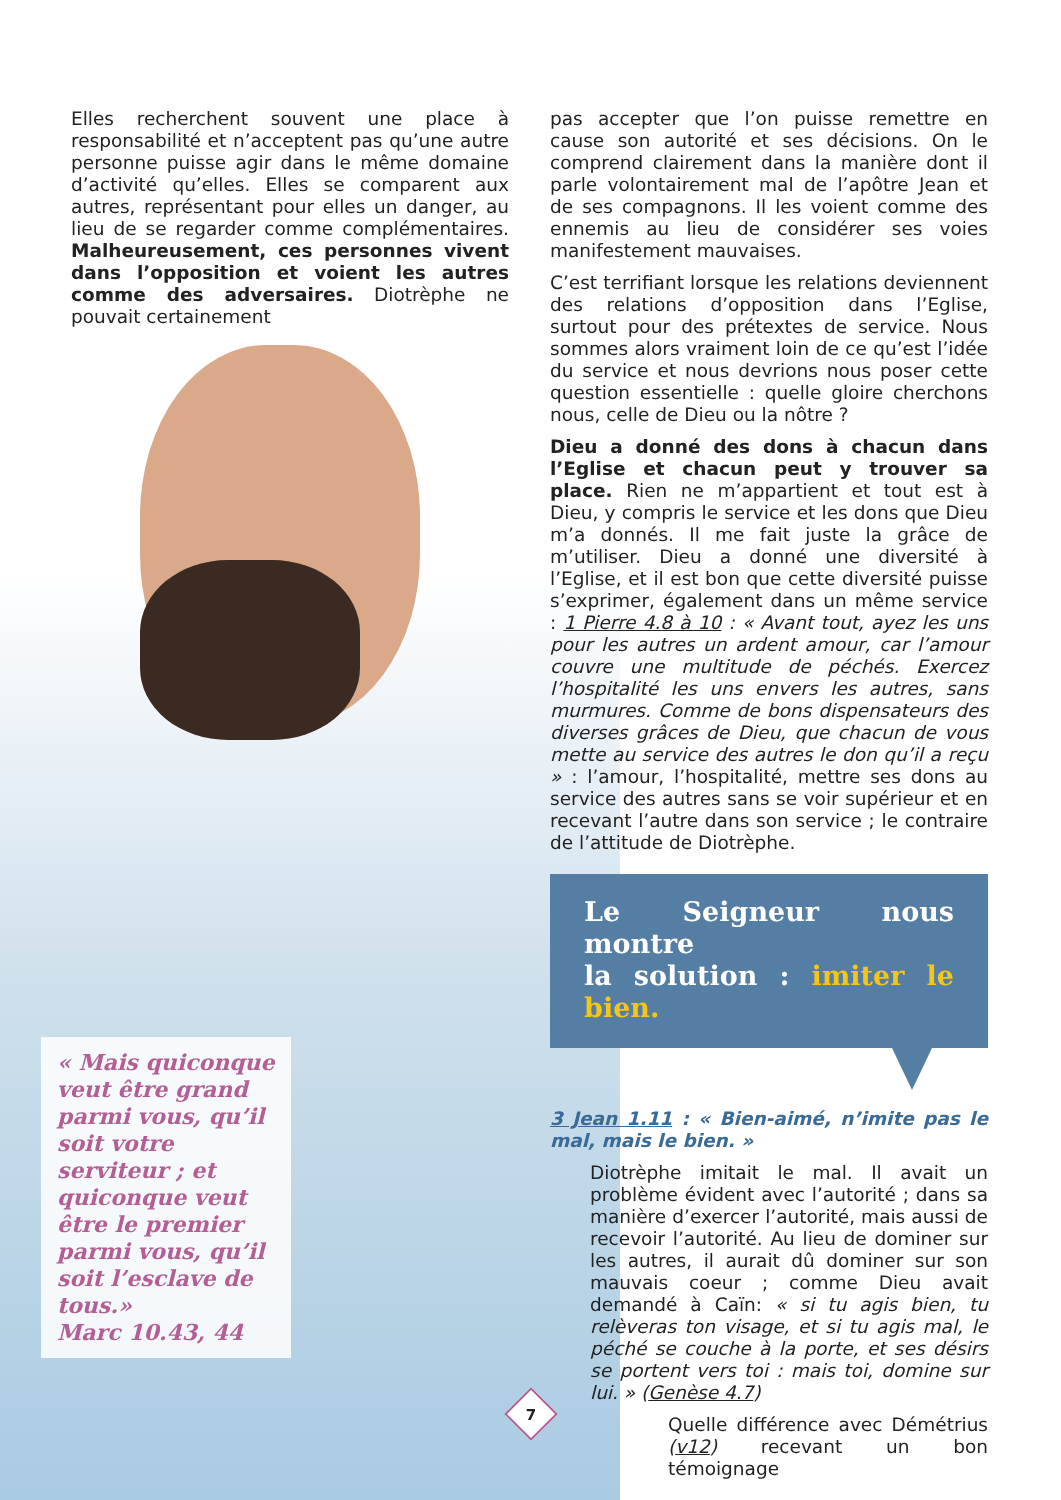Elles recherchent souvent une place à responsabilité et n’acceptent pas qu’une autre personne puisse agir dans le même domaine d’activité qu’elles. Elles se comparent aux autres, représentant pour elles un danger, au lieu de se regarder comme complémentaires. Malheureusement, ces personnes vivent dans l’opposition et voient les autres comme des adversaires. Diotrèphe ne pouvait certainement
pas accepter que l’on puisse remettre en cause son autorité et ses décisions. On le comprend clairement dans la manière dont il parle volontairement mal de l’apôtre Jean et de ses compagnons. Il les voient comme des ennemis au lieu de considérer ses voies manifestement mauvaises.
C’est terrifiant lorsque les relations deviennent des relations d’opposition dans l’Eglise, surtout pour des prétextes de service. Nous sommes alors vraiment loin de ce qu’est l’idée du service et nous devrions nous poser cette question essentielle : quelle gloire cherchons nous, celle de Dieu ou la nôtre ?
Dieu a donné des dons à chacun dans l’Eglise et chacun peut y trouver sa place. Rien ne m’appartient et tout est à Dieu, y compris le service et les dons que Dieu m’a donnés. Il me fait juste la grâce de m’utiliser. Dieu a donné une diversité à l’Eglise, et il est bon que cette diversité puisse s’exprimer, également dans un même service : 1 Pierre 4.8 à 10 : « Avant tout, ayez les uns pour les autres un ardent amour, car l’amour couvre une multitude de péchés. Exercez l’hospitalité les uns envers les autres, sans murmures. Comme de bons dispensateurs des diverses grâces de Dieu, que chacun de vous mette au service des autres le don qu’il a reçu » : l’amour, l’hospitalité, mettre ses dons au service des autres sans se voir supérieur et en recevant l’autre dans son service ; le contraire de l’attitude de Diotrèphe.
Le Seigneur nous montre
la solution : imiter le bien.
3 Jean 1.11 : « Bien-aimé, n’imite pas le mal, mais le bien. »
Diotrèphe imitait le mal. Il avait un problème évident avec l’autorité ; dans sa manière d’exercer l’autorité, mais aussi de recevoir l’autorité. Au lieu de dominer sur les autres, il aurait dû dominer sur son mauvais coeur ; comme Dieu avait demandé à Caïn: « si tu agis bien, tu relèveras ton visage, et si tu agis mal, le péché se couche à la porte, et ses désirs se portent vers toi : mais toi, domine sur lui. » (Genèse 4.7)
Quelle différence avec Démétrius (v12) recevant un bon témoignage
« Mais quiconque veut être grand parmi vous, qu’il soit votre serviteur ; et quiconque veut être le premier parmi vous, qu’il soit l’esclave de tous.»
Marc 10.43, 44
7